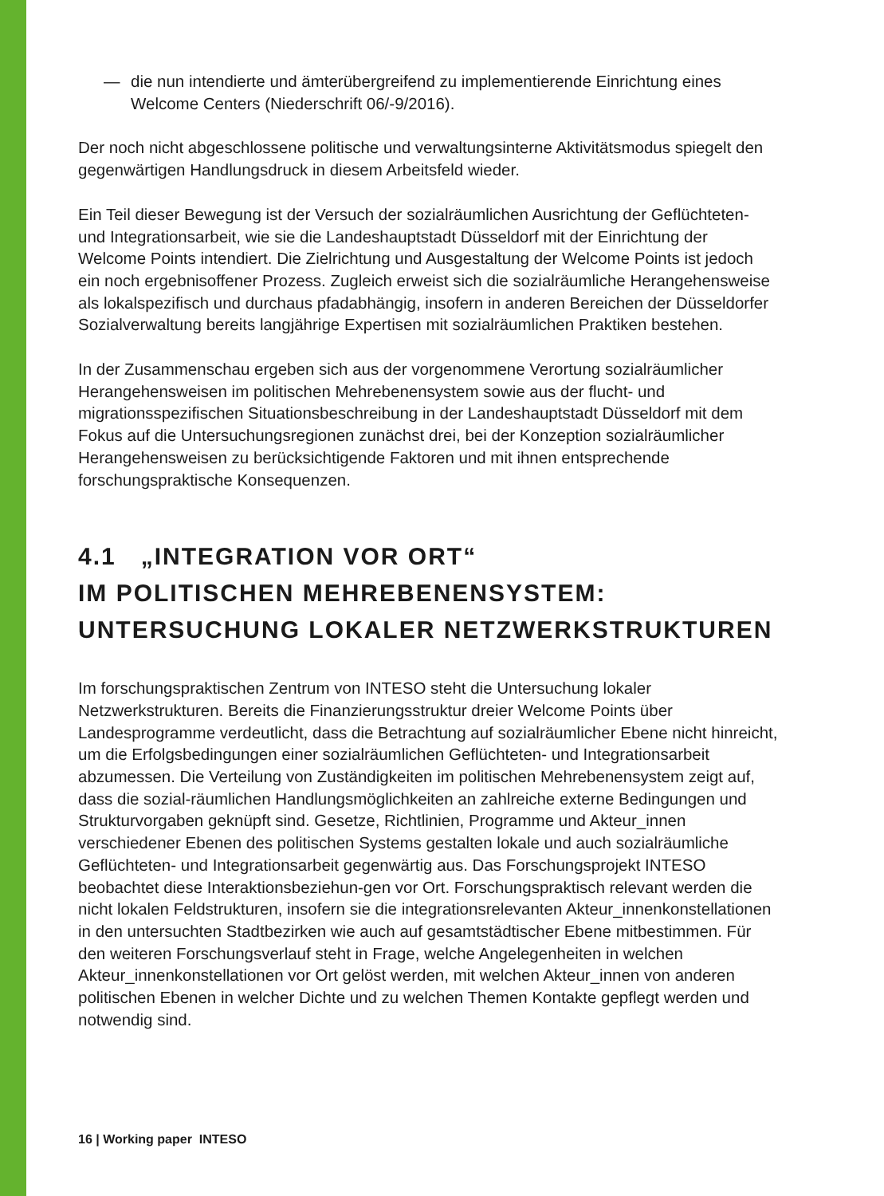— die nun intendierte und ämterübergreifend zu implementierende Einrichtung eines Welcome Centers (Niederschrift 06/-9/2016).
Der noch nicht abgeschlossene politische und verwaltungsinterne Aktivitätsmodus spiegelt den gegenwärtigen Handlungsdruck in diesem Arbeitsfeld wieder.
Ein Teil dieser Bewegung ist der Versuch der sozialräumlichen Ausrichtung der Geflüchteten- und Integrationsarbeit, wie sie die Landeshauptstadt Düsseldorf mit der Einrichtung der Welcome Points intendiert. Die Zielrichtung und Ausgestaltung der Welcome Points ist jedoch ein noch ergebnisoffener Prozess. Zugleich erweist sich die sozialräumliche Herangehensweise als lokalspezifisch und durchaus pfadabhängig, insofern in anderen Bereichen der Düsseldorfer Sozialverwaltung bereits langjährige Expertisen mit sozialräumlichen Praktiken bestehen.
In der Zusammenschau ergeben sich aus der vorgenommene Verortung sozialräumlicher Herangehensweisen im politischen Mehrebenensystem sowie aus der flucht- und migrationsspezifischen Situationsbeschreibung in der Landeshauptstadt Düsseldorf mit dem Fokus auf die Untersuchungsregionen zunächst drei, bei der Konzeption sozialräumlicher Herangehensweisen zu berücksichtigende Faktoren und mit ihnen entsprechende forschungspraktische Konsequenzen.
4.1 „INTEGRATION VOR ORT“
IM POLITISCHEN MEHREBENENSYSTEM:
UNTERSUCHUNG LOKALER NETZWERKSTRUKTUREN
Im forschungspraktischen Zentrum von INTESO steht die Untersuchung lokaler Netzwerkstrukturen. Bereits die Finanzierungsstruktur dreier Welcome Points über Landesprogramme verdeutlicht, dass die Betrachtung auf sozialräumlicher Ebene nicht hinreicht, um die Erfolgsbedingungen einer sozialräumlichen Geflüchteten- und Integrationsarbeit abzumessen. Die Verteilung von Zuständigkeiten im politischen Mehrebenensystem zeigt auf, dass die sozial-räumlichen Handlungsmöglichkeiten an zahlreiche externe Bedingungen und Strukturvorgaben geknüpft sind. Gesetze, Richtlinien, Programme und Akteur_innen verschiedener Ebenen des politischen Systems gestalten lokale und auch sozialräumliche Geflüchteten- und Integrationsarbeit gegenwärtig aus. Das Forschungsprojekt INTESO beobachtet diese Interaktionsbeziehun-gen vor Ort. Forschungspraktisch relevant werden die nicht lokalen Feldstrukturen, insofern sie die integrationsrelevanten Akteur_innenkonstellationen in den untersuchten Stadtbezirken wie auch auf gesamtstädtischer Ebene mitbestimmen. Für den weiteren Forschungsverlauf steht in Frage, welche Angelegenheiten in welchen Akteur_innenkonstellationen vor Ort gelöst werden, mit welchen Akteur_innen von anderen politischen Ebenen in welcher Dichte und zu welchen Themen Kontakte gepflegt werden und notwendig sind.
16 | Working paper INTESO